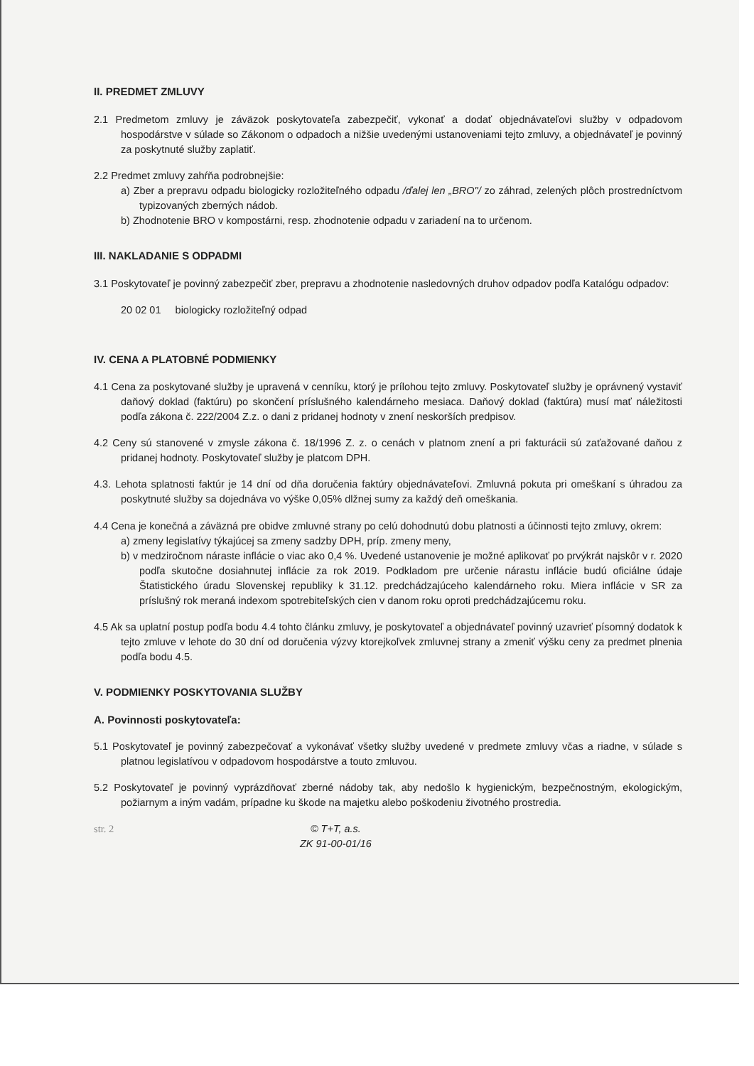II. PREDMET ZMLUVY
2.1 Predmetom zmluvy je záväzok poskytovateľa zabezpečiť, vykonať a dodať objednávateľovi služby v odpadovom hospodárstve v súlade so Zákonom o odpadoch a nižšie uvedenými ustanoveniami tejto zmluvy, a objednávateľ je povinný za poskytnuté služby zaplatiť.
2.2 Predmet zmluvy zahŕňa podrobnejšie:
a) Zber a prepravu odpadu biologicky rozložiteľného odpadu /ďalej len „BRO"/ zo záhrad, zelených plôch prostredníctvom typizovaných zberných nádob.
b) Zhodnotenie BRO v kompostárni, resp. zhodnotenie odpadu v zariadení na to určenom.
III. NAKLADANIE S ODPADMI
3.1 Poskytovateľ je povinný zabezpečiť zber, prepravu a zhodnotenie nasledovných druhov odpadov podľa Katalógu odpadov:
20 02 01 biologicky rozložiteľný odpad
IV. CENA A PLATOBNÉ PODMIENKY
4.1 Cena za poskytované služby je upravená v cenníku, ktorý je prílohou tejto zmluvy. Poskytovateľ služby je oprávnený vystaviť daňový doklad (faktúru) po skončení príslušného kalendárneho mesiaca. Daňový doklad (faktúra) musí mať náležitosti podľa zákona č. 222/2004 Z.z. o dani z pridanej hodnoty v znení neskorších predpisov.
4.2 Ceny sú stanovené v zmysle zákona č. 18/1996 Z. z. o cenách v platnom znení a pri fakturácii sú zaťažované daňou z pridanej hodnoty. Poskytovateľ služby je platcom DPH.
4.3. Lehota splatnosti faktúr je 14 dní od dňa doručenia faktúry objednávateľovi. Zmluvná pokuta pri omeškaní s úhradou za poskytnuté služby sa dojednáva vo výške 0,05% dlžnej sumy za každý deň omeškania.
4.4 Cena je konečná a záväzná pre obidve zmluvné strany po celú dohodnutú dobu platnosti a účinnosti tejto zmluvy, okrem:
a) zmeny legislatívy týkajúcej sa zmeny sadzby DPH, príp. zmeny meny,
b) v medziročnom náraste inflácie o viac ako 0,4 %. Uvedené ustanovenie je možné aplikovať po prvýkrát najskôr v r. 2020 podľa skutočne dosiahnutej inflácie za rok 2019. Podkladom pre určenie nárastu inflácie budú oficiálne údaje Štatistického úradu Slovenskej republiky k 31.12. predchádzajúceho kalendárneho roku. Miera inflácie v SR za príslušný rok meraná indexom spotrebiteľských cien v danom roku oproti predchádzajúcemu roku.
4.5 Ak sa uplatní postup podľa bodu 4.4 tohto článku zmluvy, je poskytovateľ a objednávateľ povinný uzavrieť písomný dodatok k tejto zmluve v lehote do 30 dní od doručenia výzvy ktorejkoľvek zmluvnej strany a zmeniť výšku ceny za predmet plnenia podľa bodu 4.5.
V. PODMIENKY POSKYTOVANIA SLUŽBY
A. Povinnosti poskytovateľa:
5.1 Poskytovateľ je povinný zabezpečovať a vykonávať všetky služby uvedené v predmete zmluvy včas a riadne, v súlade s platnou legislatívou v odpadovom hospodárstve a touto zmluvou.
5.2 Poskytovateľ je povinný vyprázdňovať zberné nádoby tak, aby nedošlo k hygienickým, bezpečnostným, ekologickým, požiarnym a iným vadám, prípadne ku škode na majetku alebo poškodeniu životného prostredia.
str. 2 © T+T, a.s.
ZK 91-00-01/16